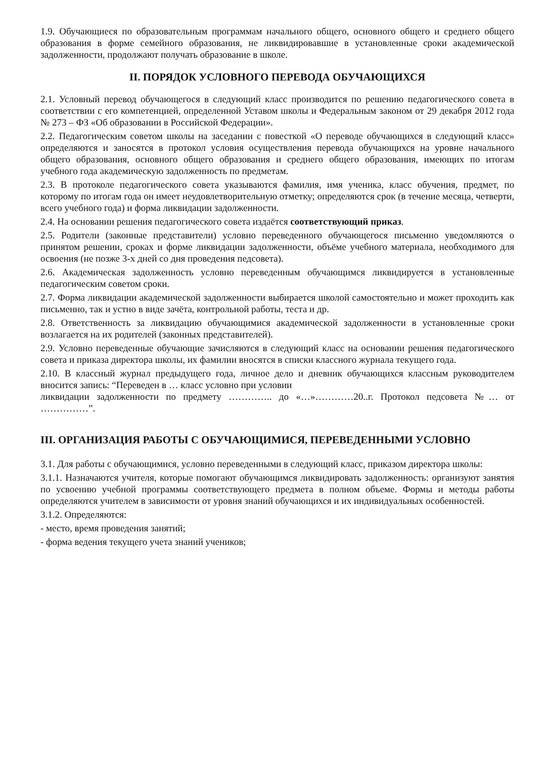1.9. Обучающиеся по образовательным программам начального общего, основного общего и среднего общего образования в форме семейного образования, не ликвидировавшие в установленные сроки академической задолженности, продолжают получать образование в школе.
II. ПОРЯДОК УСЛОВНОГО ПЕРЕВОДА ОБУЧАЮЩИХСЯ
2.1. Условный перевод обучающегося в следующий класс производится по решению педагогического совета в соответствии с его компетенцией, определенной Уставом школы и Федеральным законом от 29 декабря 2012 года № 273 – ФЗ «Об образовании в Российской Федерации».
2.2. Педагогическим советом школы на заседании с повесткой «О переводе обучающихся в следующий класс» определяются и заносятся в протокол условия осуществления перевода обучающихся на уровне начального общего образования, основного общего образования и среднего общего образования, имеющих по итогам учебного года академическую задолженность по предметам.
2.3. В протоколе педагогического совета указываются фамилия, имя ученика, класс обучения, предмет, по которому по итогам года он имеет неудовлетворительную отметку; определяются срок (в течение месяца, четверти, всего учебного года) и форма ликвидации задолженности.
2.4. На основании решения педагогического совета издаётся соответствующий приказ.
2.5. Родители (законные представители) условно переведенного обучающегося письменно уведомляются о принятом решении, сроках и форме ликвидации задолженности, объёме учебного материала, необходимого для освоения (не позже 3-х дней со дня проведения педсовета).
2.6. Академическая задолженность условно переведенным обучающимся ликвидируется в установленные педагогическим советом сроки.
2.7. Форма ликвидации академической задолженности выбирается школой самостоятельно и может проходить как письменно, так и устно в виде зачёта, контрольной работы, теста и др.
2.8. Ответственность за ликвидацию обучающимися академической задолженности в установленные сроки возлагается на их родителей (законных представителей).
2.9. Условно переведенные обучающие зачисляются в следующий класс на основании решения педагогического совета и приказа директора школы, их фамилии вносятся в списки классного журнала текущего года.
2.10. В классный журнал предыдущего года, личное дело и дневник обучающихся классным руководителем вносится запись: “Переведен в … класс условно при условии
ликвидации задолженности по предмету ………….. до «…»…………20..г. Протокол педсовета №… от ……………”.
III. ОРГАНИЗАЦИЯ РАБОТЫ С ОБУЧАЮЩИМИСЯ, ПЕРЕВЕДЕННЫМИ УСЛОВНО
3.1. Для работы с обучающимися, условно переведенными в следующий класс, приказом директора школы:
3.1.1. Назначаются учителя, которые помогают обучающимся ликвидировать задолженность: организуют занятия по усвоению учебной программы соответствующего предмета в полном объеме. Формы и методы работы определяются учителем в зависимости от уровня знаний обучающихся и их индивидуальных особенностей.
3.1.2. Определяются:
- место, время проведения занятий;
- форма ведения текущего учета знаний учеников;